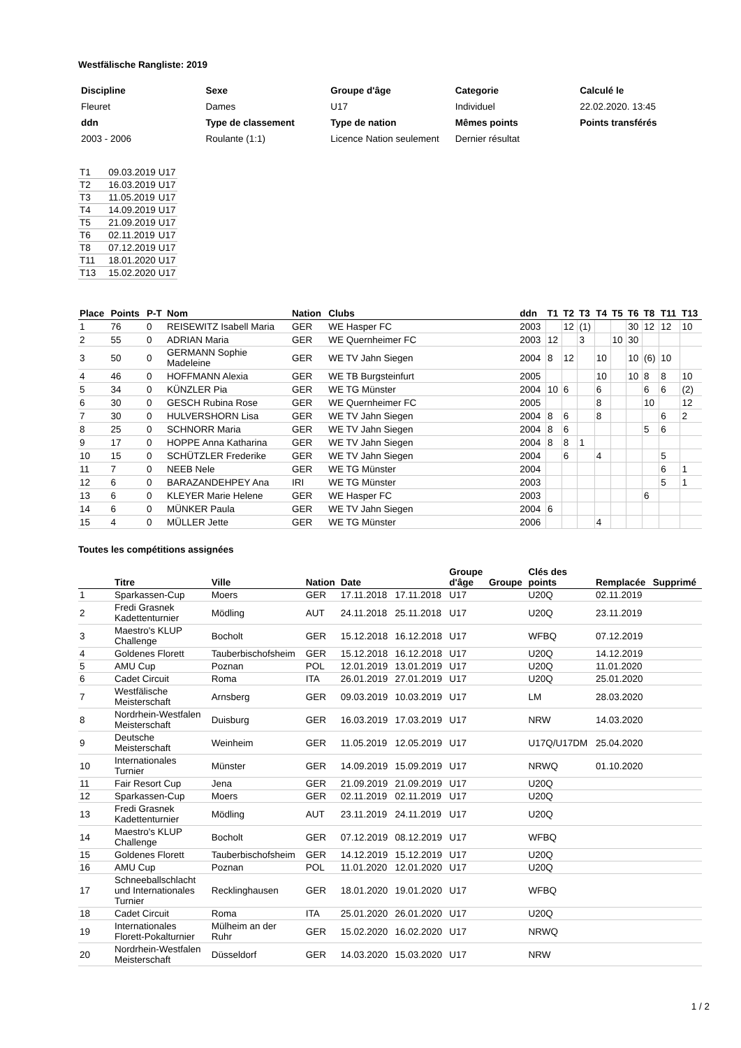Westfälische Rangliste: 2019
| Discipline | Sexe | Groupe d'âge | Categorie | Calculé le |
| Fleuret | Dames | U17 | Individuel | 22.02.2020. 13:45 |
| ddn | Type de classement | Type de nation | Mêmes points | Points transférés |
| 2003 - 2006 | Roulante (1:1) | Licence Nation seulement | Dernier résultat | |
| T1 | 09.03.2019 | U17 |
| T2 | 16.03.2019 | U17 |
| T3 | 11.05.2019 | U17 |
| T4 | 14.09.2019 | U17 |
| T5 | 21.09.2019 | U17 |
| T6 | 02.11.2019 | U17 |
| T8 | 07.12.2019 | U17 |
| T11 | 18.01.2020 | U17 |
| T13 | 15.02.2020 | U17 |
| Place | Points | P-T | Nom | Nation | Clubs | ddn | T1 | T2 | T3 | T4 | T5 | T6 | T8 | T11 | T13 |
| --- | --- | --- | --- | --- | --- | --- | --- | --- | --- | --- | --- | --- | --- | --- | --- |
| 1 | 76 | 0 | REISEWITZ Isabell Maria | GER | WE Hasper FC | 2003 | | 12 | (1) | | | 30 | 12 | 12 | 10 |
| 2 | 55 | 0 | ADRIAN Maria | GER | WE Quernheimer FC | 2003 | 12 | | 3 | | 10 | 30 | | | |
| 3 | 50 | 0 | GERMANN Sophie Madeleine | GER | WE TV Jahn Siegen | 2004 | 8 | 12 | | 10 | | 10 | (6) | 10 | |
| 4 | 46 | 0 | HOFFMANN Alexia | GER | WE TB Burgsteinfurt | 2005 | | | | 10 | | 10 | 8 | 8 | 10 |
| 5 | 34 | 0 | KÜNZLER Pia | GER | WE TG Münster | 2004 | 10 | 6 | | 6 | | | 6 | 6 | (2) |
| 6 | 30 | 0 | GESCH Rubina Rose | GER | WE Quernheimer FC | 2005 | | | | 8 | | | 10 | | 12 |
| 7 | 30 | 0 | HULVERSHORN Lisa | GER | WE TV Jahn Siegen | 2004 | 8 | 6 | | 8 | | | | 6 | 2 |
| 8 | 25 | 0 | SCHNORR Maria | GER | WE TV Jahn Siegen | 2004 | 8 | 6 | | | | | 5 | 6 | |
| 9 | 17 | 0 | HOPPE Anna Katharina | GER | WE TV Jahn Siegen | 2004 | 8 | 8 | 1 | | | | | | |
| 10 | 15 | 0 | SCHÜTZLER Frederike | GER | WE TV Jahn Siegen | 2004 | | 6 | | 4 | | | | 5 | |
| 11 | 7 | 0 | NEEB Nele | GER | WE TG Münster | 2004 | | | | | | | | 6 | 1 |
| 12 | 6 | 0 | BARAZANDEHPEY Ana | IRI | WE TG Münster | 2003 | | | | | | | | 5 | 1 |
| 13 | 6 | 0 | KLEYER Marie Helene | GER | WE Hasper FC | 2003 | | | | | | | 6 | | |
| 14 | 6 | 0 | MÜNKER Paula | GER | WE TV Jahn Siegen | 2004 | 6 | | | | | | | | |
| 15 | 4 | 0 | MÜLLER Jette | GER | WE TG Münster | 2006 | | | | 4 | | | | | |
Toutes les compétitions assignées
| | Titre | Ville | Nation | Date | | Groupe d'âge | Groupe | Clés des points | Remplacée | Supprimé |
| --- | --- | --- | --- | --- | --- | --- | --- | --- | --- | --- |
| 1 | Sparkassen-Cup | Moers | GER | 17.11.2018 | 17.11.2018 | U17 | | U20Q | 02.11.2019 | |
| 2 | Fredi Grasnek Kadettenturnier | Mödling | AUT | 24.11.2018 | 25.11.2018 | U17 | | U20Q | 23.11.2019 | |
| 3 | Maestro's KLUP Challenge | Bocholt | GER | 15.12.2018 | 16.12.2018 | U17 | | WFBQ | 07.12.2019 | |
| 4 | Goldenes Florett | Tauberbischofsheim | GER | 15.12.2018 | 16.12.2018 | U17 | | U20Q | 14.12.2019 | |
| 5 | AMU Cup | Poznan | POL | 12.01.2019 | 13.01.2019 | U17 | | U20Q | 11.01.2020 | |
| 6 | Cadet Circuit | Roma | ITA | 26.01.2019 | 27.01.2019 | U17 | | U20Q | 25.01.2020 | |
| 7 | Westfälische Meisterschaft | Arnsberg | GER | 09.03.2019 | 10.03.2019 | U17 | | LM | 28.03.2020 | |
| 8 | Nordrhein-Westfalen Meisterschaft | Duisburg | GER | 16.03.2019 | 17.03.2019 | U17 | | NRW | 14.03.2020 | |
| 9 | Deutsche Meisterschaft | Weinheim | GER | 11.05.2019 | 12.05.2019 | U17 | | U17Q/U17DM | 25.04.2020 | |
| 10 | Internationales Turnier | Münster | GER | 14.09.2019 | 15.09.2019 | U17 | | NRWQ | 01.10.2020 | |
| 11 | Fair Resort Cup | Jena | GER | 21.09.2019 | 21.09.2019 | U17 | | U20Q | | |
| 12 | Sparkassen-Cup | Moers | GER | 02.11.2019 | 02.11.2019 | U17 | | U20Q | | |
| 13 | Fredi Grasnek Kadettenturnier | Mödling | AUT | 23.11.2019 | 24.11.2019 | U17 | | U20Q | | |
| 14 | Maestro's KLUP Challenge | Bocholt | GER | 07.12.2019 | 08.12.2019 | U17 | | WFBQ | | |
| 15 | Goldenes Florett | Tauberbischofsheim | GER | 14.12.2019 | 15.12.2019 | U17 | | U20Q | | |
| 16 | AMU Cup | Poznan | POL | 11.01.2020 | 12.01.2020 | U17 | | U20Q | | |
| 17 | Schneeballschlacht und Internationales Turnier | Recklinghausen | GER | 18.01.2020 | 19.01.2020 | U17 | | WFBQ | | |
| 18 | Cadet Circuit | Roma | ITA | 25.01.2020 | 26.01.2020 | U17 | | U20Q | | |
| 19 | Internationales Florett-Pokalturnier | Mülheim an der Ruhr | GER | 15.02.2020 | 16.02.2020 | U17 | | NRWQ | | |
| 20 | Nordrhein-Westfalen Meisterschaft | Düsseldorf | GER | 14.03.2020 | 15.03.2020 | U17 | | NRW | | |
1 / 2